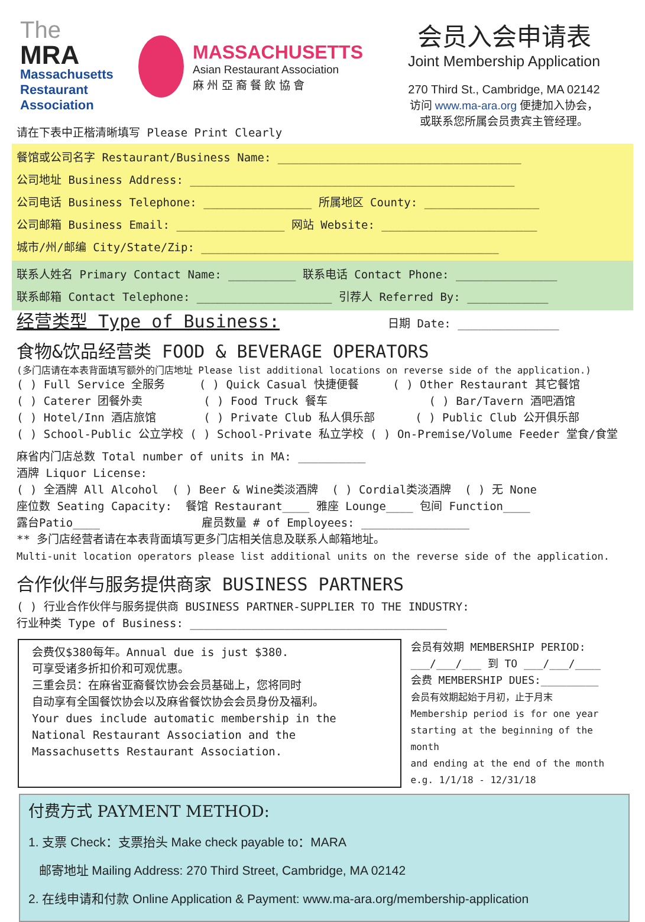The
MRA
Massachusetts
Restaurant
Association
MASSACHUSETTS
Asian Restaurant Association
麻 州 亞 裔 餐 飲 協 會
会员入会申请表
Joint Membership Application
270 Third St., Cambridge, MA 02142
访问 www.ma-ara.org 便捷加入协会，
或联系您所属会员贵宾主管经理。
请在下表中正楷清晰填写 Please Print Clearly
餐馆或公司名字 Restaurant/Business Name: ____________________________________
公司地址 Business Address: ________________________________________________
公司电话 Business Telephone: ________________ 所属地区 County: _________________
公司邮箱 Business Email: ________________ 网站 Website: _______________________
城市/州/邮编 City/State/Zip: ____________________________________________
联系人姓名 Primary Contact Name: __________ 联系电话 Contact Phone: _______________
联系邮箱 Contact Telephone: ____________________ 引荐人 Referred By: ____________
经营类型 Type of Business: 日期 Date: _______________
食物&饮品经营类 FOOD & BEVERAGE OPERATORS
(多门店请在本表背面填写额外的门店地址 Please list additional locations on reverse side of the application.)
( ) Full Service 全服务 ( ) Quick Casual 快捷便餐 ( ) Other Restaurant 其它餐馆 ( ) Caterer 团餐外卖 ( ) Food Truck 餐车 ( ) Bar/Tavern 酒吧酒馆 ( ) Hotel/Inn 酒店旅馆 ( ) Private Club 私人俱乐部 ( ) Public Club 公开俱乐部 ( ) School-Public 公立学校 ( ) School-Private 私立学校 ( ) On-Premise/Volume Feeder 堂食/食堂
麻省内门店总数 Total number of units in MA: __________ 酒牌 Liquor License: ( ) 全酒牌 All Alcohol ( ) Beer & Wine类淡酒牌 ( ) Cordial类淡酒牌 ( ) 无 None 座位数 Seating Capacity: 餐馆 Restaurant____ 雅座 Lounge____ 包间 Function____ 露台Patio____ 雇员数量 # of Employees: ________________ ** 多门店经营者请在本表背面填写更多门店相关信息及联系人邮箱地址。 Multi-unit location operators please list additional units on the reverse side of the application.
合作伙伴与服务提供商家 BUSINESS PARTNERS
( ) 行业合作伙伴与服务提供商 BUSINESS PARTNER-SUPPLIER TO THE INDUSTRY: 行业种类 Type of Business: ______________________________________
会费仅$380每年。Annual due is just $380.
可享受诸多折扣价和可观优惠。
三重会员：在麻省亚裔餐饮协会会员基础上，您将同时
自动享有全国餐饮协会以及麻省餐饮协会会员身份及福利。
Your dues include automatic membership in the
National Restaurant Association and the
Massachusetts Restaurant Association.
会员有效期 MEMBERSHIP PERIOD:
___/___/___ 到 TO ___/___/____
会费 MEMBERSHIP DUES:_________
会员有效期起始于月初，止于月末
Membership period is for one year
starting at the beginning of the month
and ending at the end of the month
e.g. 1/1/18 - 12/31/18
付费方式 PAYMENT METHOD:
1. 支票 Check：支票抬头 Make check payable to：MARA
邮寄地址 Mailing Address: 270 Third Street, Cambridge, MA 02142
2. 在线申请和付款 Online Application & Payment: www.ma-ara.org/membership-application